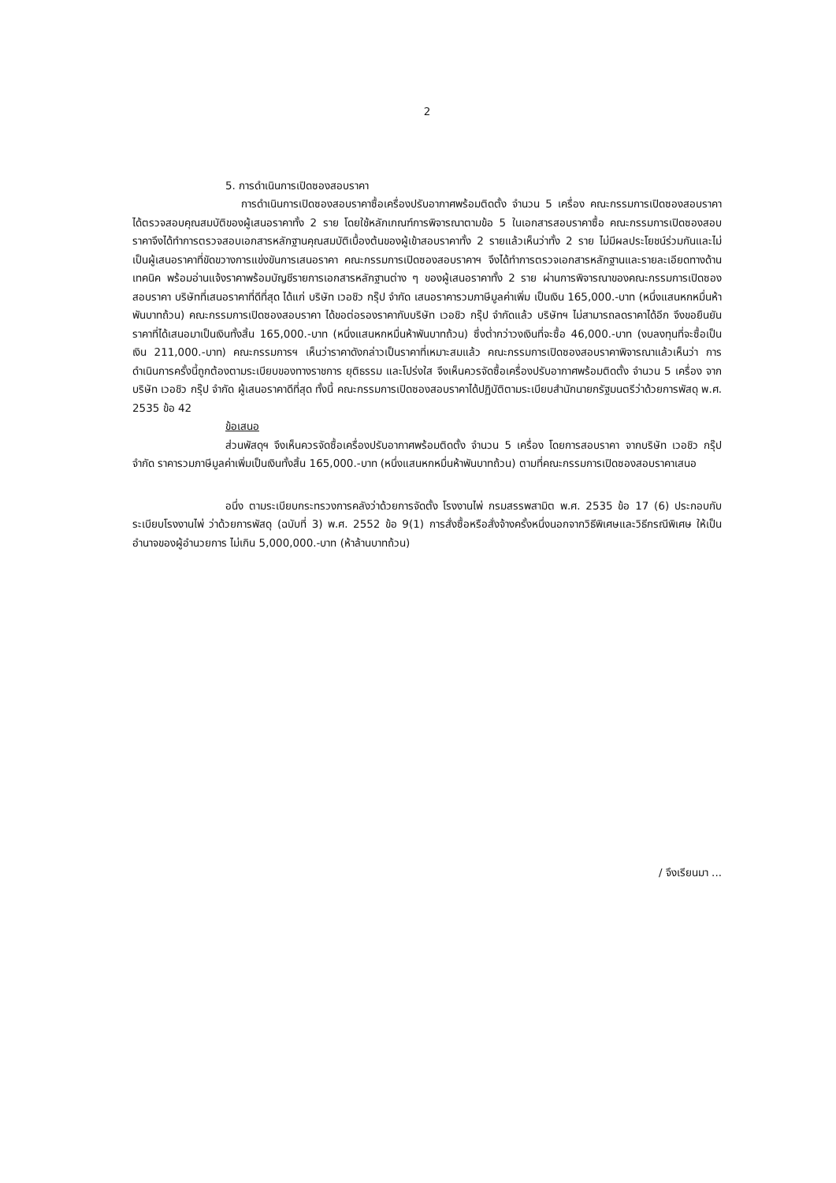2
5. การดำเนินการเปิดซองสอบราคา
การดำเนินการเปิดซองสอบราคาซื้อเครื่องปรับอากาศพร้อมติดตั้ง จำนวน 5 เครื่อง คณะกรรมการเปิดซองสอบราคาได้ตรวจสอบคุณสมบัติของผู้เสนอราคาทั้ง 2 ราย โดยใช้หลักเกณฑ์การพิจารณาตามข้อ 5 ในเอกสารสอบราคาซื้อ คณะกรรมการเปิดซองสอบราคาจึงได้ทำการตรวจสอบเอกสารหลักฐานคุณสมบัติเบื้องต้นของผู้เข้าสอบราคาทั้ง 2 รายแล้วเห็นว่าทั้ง 2 ราย ไม่มีผลประโยชน์ร่วมกันและไม่เป็นผู้เสนอราคาที่ขัดขวางการแข่งขันการเสนอราคา คณะกรรมการเปิดซองสอบราคาฯ จึงได้ทำการตรวจเอกสารหลักฐานและรายละเอียดทางด้านเทคนิค พร้อมอ่านแจ้งราคาพร้อมบัญชีรายการเอกสารหลักฐานต่าง ๆ ของผู้เสนอราคาทั้ง 2 ราย ผ่านการพิจารณาของคณะกรรมการเปิดซองสอบราคา บริษัทที่เสนอราคาที่ดีที่สุด ได้แก่ บริษัท เวอชิว กรุ๊ป จำกัด เสนอราคารวมภาษีมูลค่าเพิ่ม เป็นเงิน 165,000.-บาท (หนึ่งแสนหกหมื่นห้าพันบาทถ้วน) คณะกรรมการเปิดซองสอบราคา ได้ขอต่อรองราคากับบริษัท เวอชิว กรุ๊ป จำกัดแล้ว บริษัทฯ ไม่สามารถลดราคาได้อีก จึงขอยืนยันราคาที่ได้เสนอมาเป็นเงินทั้งสิ้น 165,000.-บาท (หนึ่งแสนหกหมื่นห้าพันบาทถ้วน) ซึ่งต่ำกว่าวงเงินที่จะซื้อ 46,000.-บาท (งบลงทุนที่จะซื้อเป็นเงิน 211,000.-บาท) คณะกรรมการฯ เห็นว่าราคาดังกล่าวเป็นราคาที่เหมาะสมแล้ว คณะกรรมการเปิดซองสอบราคาพิจารณาแล้วเห็นว่า การดำเนินการครั้งนี้ถูกต้องตามระเบียบของทางราชการ ยุติธรรม และโปร่งใส จึงเห็นควรจัดซื้อเครื่องปรับอากาศพร้อมติดตั้ง จำนวน 5 เครื่อง จากบริษัท เวอชิว กรุ๊ป จำกัด ผู้เสนอราคาดีที่สุด ทั้งนี้ คณะกรรมการเปิดซองสอบราคาได้ปฏิบัติตามระเบียบสำนักนายกรัฐมนตรีว่าด้วยการพัสดุ พ.ศ. 2535 ข้อ 42
ข้อเสนอ
ส่วนพัสดุฯ จึงเห็นควรจัดซื้อเครื่องปรับอากาศพร้อมติดตั้ง จำนวน 5 เครื่อง โดยการสอบราคา จากบริษัท เวอชิว กรุ๊ป จำกัด ราคารวมภาษีมูลค่าเพิ่มเป็นเงินทั้งสิ้น 165,000.-บาท (หนึ่งแสนหกหมื่นห้าพันบาทถ้วน) ตามที่คณะกรรมการเปิดซองสอบราคาเสนอ
อนึ่ง ตามระเบียบกระทรวงการคลังว่าด้วยการจัดตั้ง โรงงานไพ่ กรมสรรพสามิต พ.ศ. 2535 ข้อ 17 (6) ประกอบกับระเบียบโรงงานไพ่ ว่าด้วยการพัสดุ (ฉบับที่ 3) พ.ศ. 2552 ข้อ 9(1) การสั่งซื้อหรือสั่งจ้างครั้งหนึ่งนอกจากวิธีพิเศษและวิธีกรณีพิเศษ ให้เป็นอำนาจของผู้อำนวยการ ไม่เกิน 5,000,000.-บาท (ห้าล้านบาทถ้วน)
/ จึงเรียนมา ...